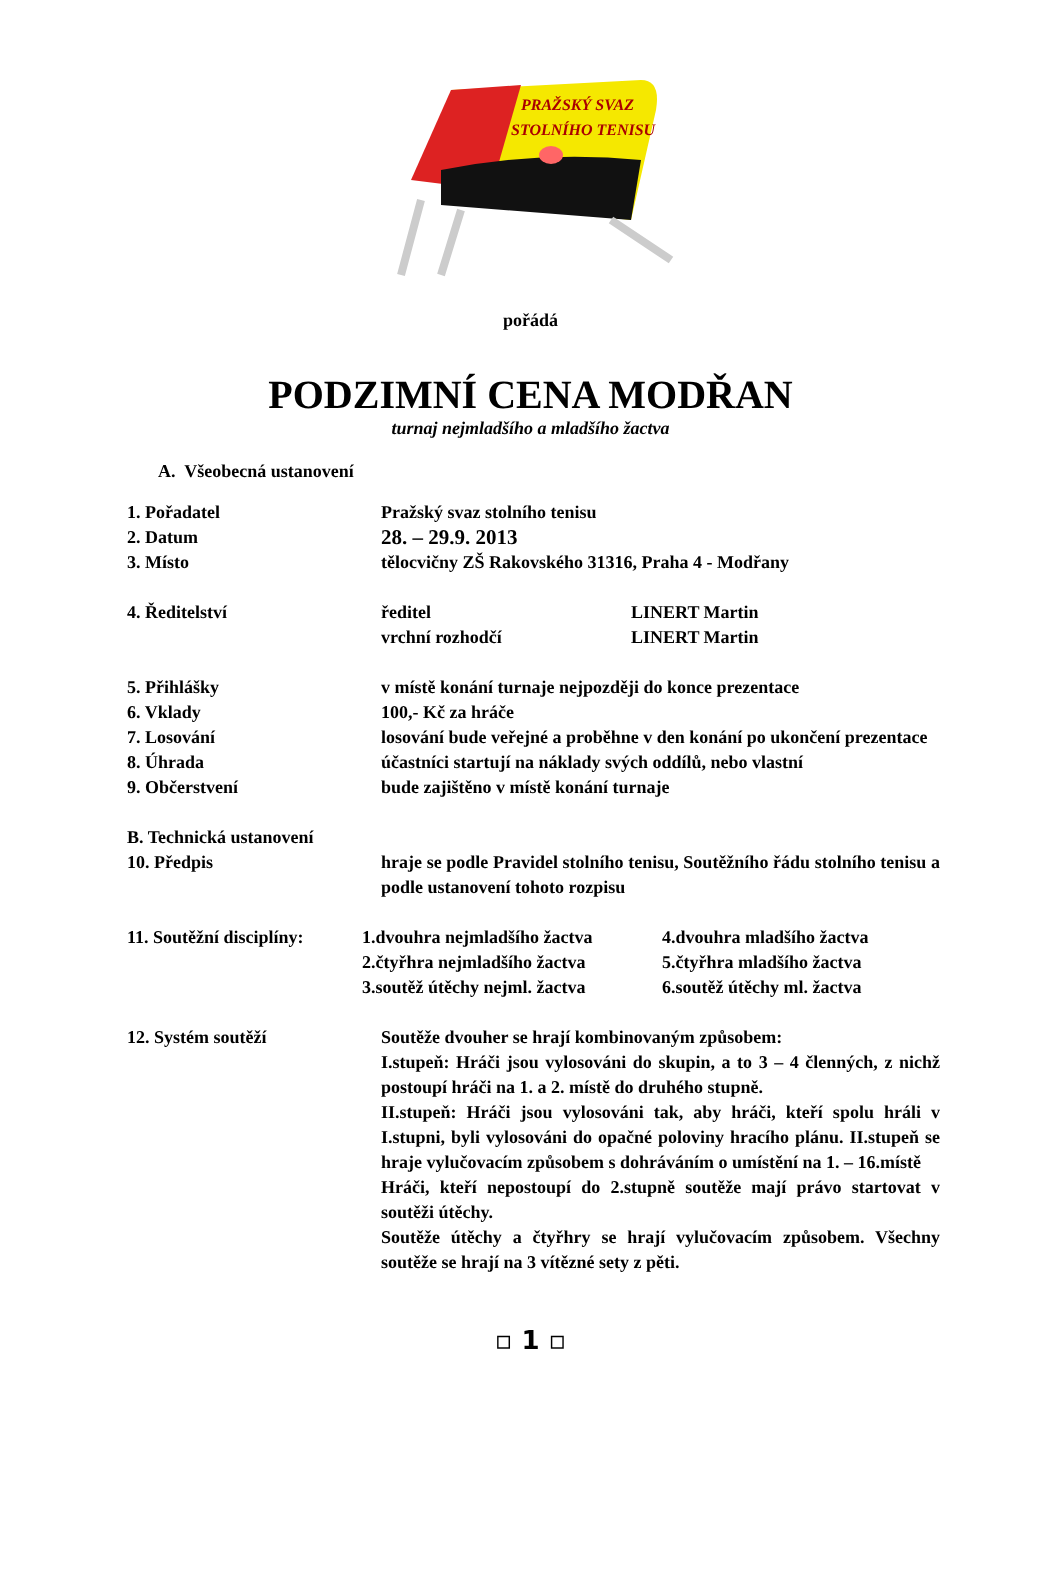PRAŽSKÝ SVAZ
STOLNÍHO TENISU
pořádá
PODZIMNÍ CENA MODŘAN
turnaj nejmladšího a mladšího žactva
A. Všeobecná ustanovení
1. Pořadatel Pražský svaz stolního tenisu
2. Datum
28. – 29.9. 2013
3. Místo tělocvičny ZŠ Rakovského 31316, Praha 4 - Modřany
4. Ředitelství ředitel
vrchní rozhodčí LINERT Martin
LINERT Martin
5. Přihlášky v místě konání turnaje nejpozději do konce prezentace
6. Vklady 100,- Kč za hráče
7. Losování losování bude veřejné a proběhne v den konání po ukončení prezentace
8. Úhrada účastníci startují na náklady svých oddílů, nebo vlastní
9. Občerstvení bude zajištěno v místě konání turnaje
B. Technická ustanovení
10. Předpis hraje se podle Pravidel stolního tenisu, Soutěžního řádu stolního tenisu a podle ustanovení tohoto rozpisu
11. Soutěžní disciplíny:
1.dvouhra nejmladšího žactva
2.čtyřhra nejmladšího žactva
3.soutěž útěchy nejml. žactva 4.dvouhra mladšího žactva
5.čtyřhra mladšího žactva
6.soutěž útěchy ml. žactva
12. Systém soutěží Soutěže dvouher se hrají kombinovaným způsobem:
I.stupeň: Hráči jsou vylosováni do skupin, a to 3 – 4 členných, z nichž postoupí hráči na 1. a 2. místě do druhého stupně.
II.stupeň: Hráči jsou vylosováni tak, aby hráči, kteří spolu hráli v I.stupni, byli vylosováni do opačné poloviny hracího plánu. II.stupeň se hraje vylučovacím způsobem s dohráváním o umístění na 1. – 16.místě
Hráči, kteří nepostoupí do 2.stupně soutěže mají právo startovat v soutěži útěchy.
Soutěže útěchy a čtyřhry se hrají vylučovacím způsobem. Všechny soutěže se hrají na 3 vítězné sety z pěti.
▫ 1 ▫